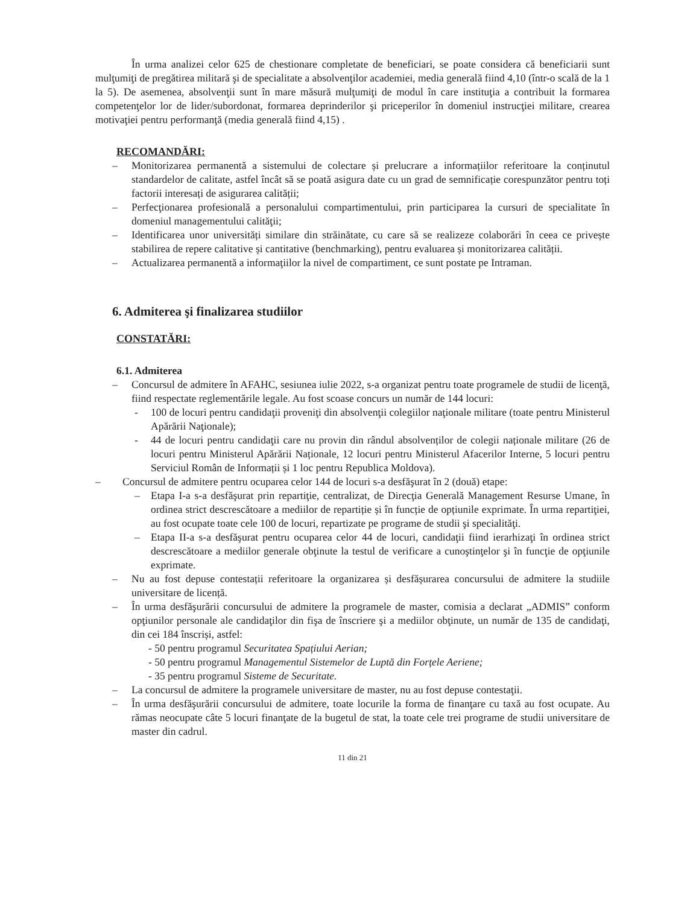În urma analizei celor 625 de chestionare completate de beneficiari, se poate considera că beneficiarii sunt mulţumiţi de pregătirea militară şi de specialitate a absolvenţilor academiei, media generală fiind 4,10 (într-o scală de la 1 la 5). De asemenea, absolvenţii sunt în mare măsură mulţumiţi de modul în care instituţia a contribuit la formarea competenţelor lor de lider/subordonat, formarea deprinderilor şi priceperilor în domeniul instrucţiei militare, crearea motivaţiei pentru performanţă (media generală fiind 4,15) .
RECOMANDĂRI:
– Monitorizarea permanentă a sistemului de colectare și prelucrare a informațiilor referitoare la conținutul standardelor de calitate, astfel încât să se poată asigura date cu un grad de semnificație corespunzător pentru toți factorii interesați de asigurarea calității;
– Perfecţionarea profesională a personalului compartimentului, prin participarea la cursuri de specialitate în domeniul managementului calităţii;
– Identificarea unor universități similare din străinătate, cu care să se realizeze colaborări în ceea ce privește stabilirea de repere calitative și cantitative (benchmarking), pentru evaluarea și monitorizarea calității.
– Actualizarea permanentă a informaţiilor la nivel de compartiment, ce sunt postate pe Intraman.
6. Admiterea şi finalizarea studiilor
CONSTATĂRI:
6.1. Admiterea
– Concursul de admitere în AFAHC, sesiunea iulie 2022, s-a organizat pentru toate programele de studii de licenţă, fiind respectate reglementările legale. Au fost scoase concurs un număr de 144 locuri:
- 100 de locuri pentru candidaţii proveniţi din absolvenţii colegiilor naţionale militare (toate pentru Ministerul Apărării Naţionale);
- 44 de locuri pentru candidaţii care nu provin din rândul absolvenților de colegii naționale militare (26 de locuri pentru Ministerul Apărării Naționale, 12 locuri pentru Ministerul Afacerilor Interne, 5 locuri pentru Serviciul Român de Informații și 1 loc pentru Republica Moldova).
– Concursul de admitere pentru ocuparea celor 144 de locuri s-a desfăşurat în 2 (două) etape:
– Etapa I-a s-a desfăşurat prin repartiţie, centralizat, de Direcţia Generală Management Resurse Umane, în ordinea strict descrescătoare a mediilor de repartiție și în funcție de opțiunile exprimate. În urma repartiţiei, au fost ocupate toate cele 100 de locuri, repartizate pe programe de studii şi specialităţi.
– Etapa II-a s-a desfăşurat pentru ocuparea celor 44 de locuri, candidaţii fiind ierarhizaţi în ordinea strict descrescătoare a mediilor generale obţinute la testul de verificare a cunoştinţelor şi în funcţie de opţiunile exprimate.
– Nu au fost depuse contestații referitoare la organizarea și desfășurarea concursului de admitere la studiile universitare de licență.
– În urma desfăşurării concursului de admitere la programele de master, comisia a declarat „ADMIS” conform opţiunilor personale ale candidaţilor din fişa de înscriere şi a mediilor obţinute, un număr de 135 de candidaţi, din cei 184 înscriși, astfel:
- 50 pentru programul Securitatea Spațiului Aerian;
- 50 pentru programul Managementul Sistemelor de Luptă din Forțele Aeriene;
- 35 pentru programul Sisteme de Securitate.
– La concursul de admitere la programele universitare de master, nu au fost depuse contestaţii.
– În urma desfăşurării concursului de admitere, toate locurile la forma de finanţare cu taxă au fost ocupate. Au rămas neocupate câte 5 locuri finanţate de la bugetul de stat, la toate cele trei programe de studii universitare de master din cadrul.
11 din 21